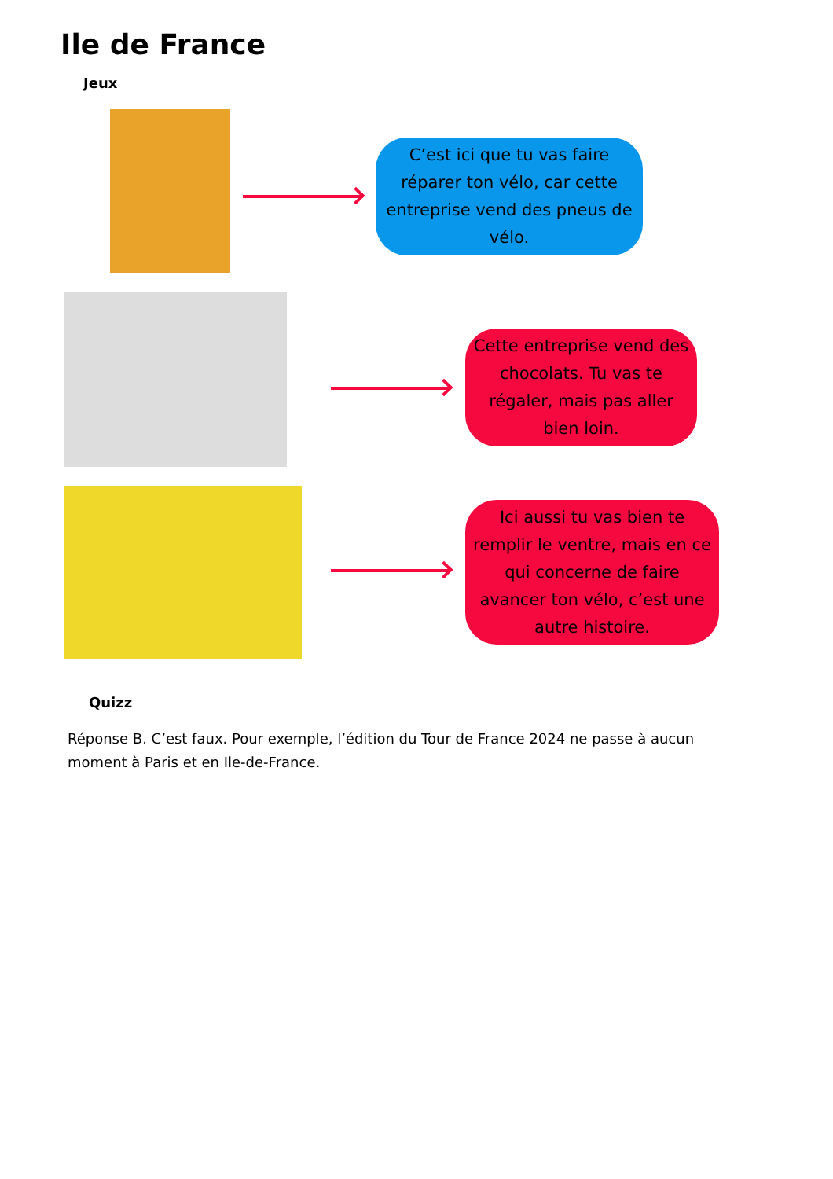Ile de France
Jeux
C’est ici que tu vas faire réparer ton vélo, car cette entreprise vend des pneus de vélo.
Cette entreprise vend des chocolats. Tu vas te régaler, mais pas aller bien loin.
Ici aussi tu vas bien te remplir le ventre, mais en ce qui concerne de faire avancer ton vélo, c’est une autre histoire.
Quizz
Réponse B. C’est faux. Pour exemple, l’édition du Tour de France 2024 ne passe à aucun moment à Paris et en Ile-de-France.